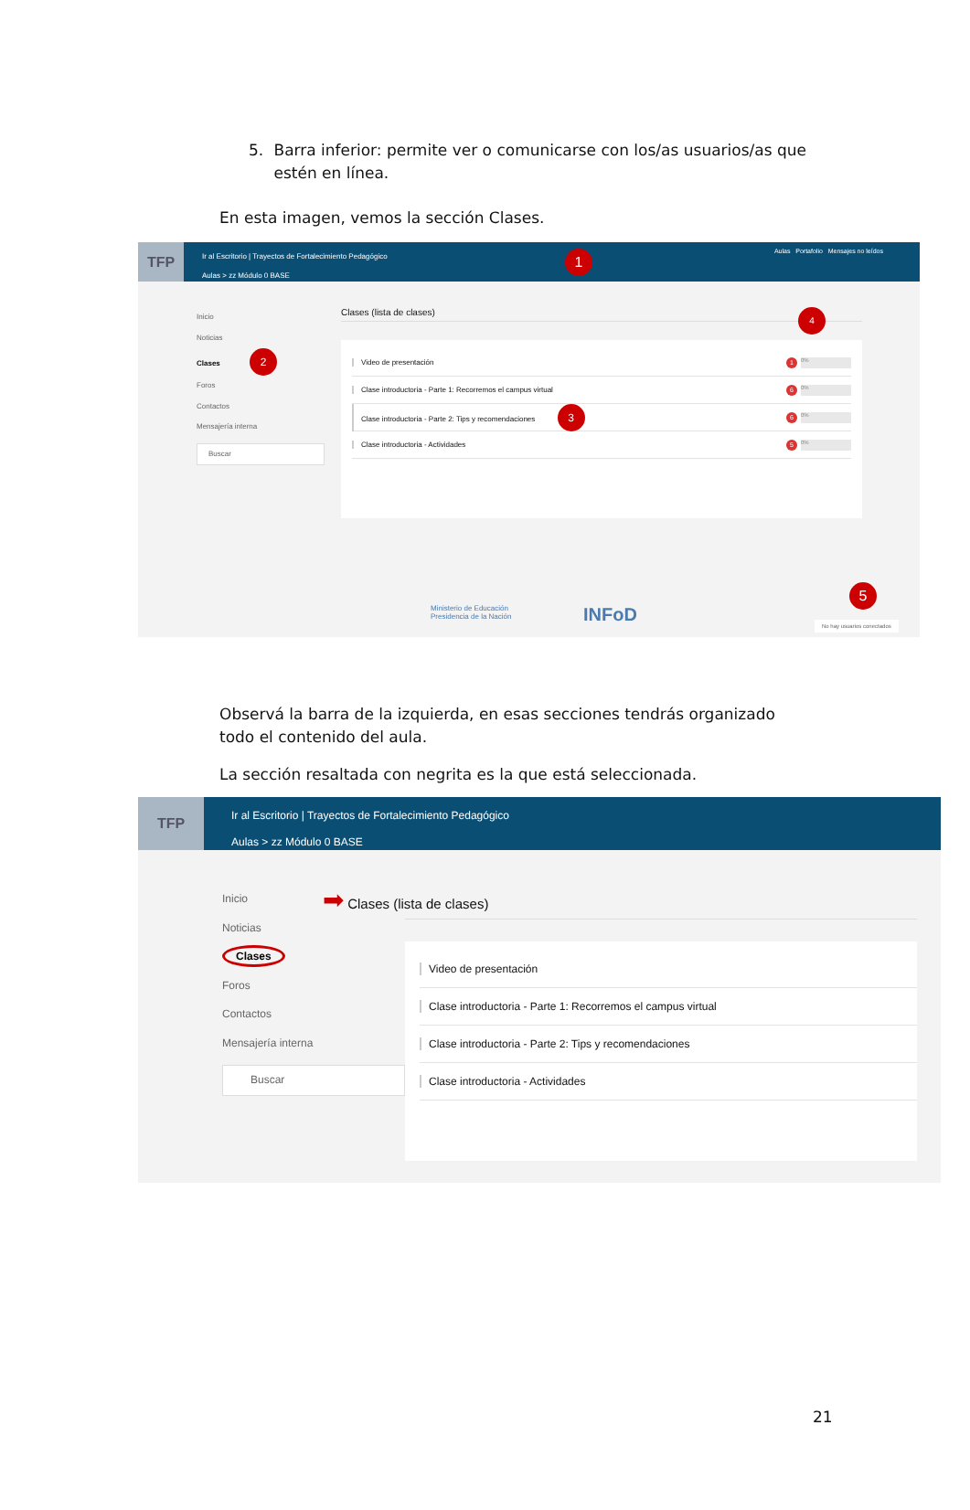5. Barra inferior: permite ver o comunicarse con los/as usuarios/as que estén en línea.
En esta imagen, vemos la sección Clases.
TFP
Ir al Escritorio | Trayectos de Fortalecimiento Pedagógico
Aulas > zz Módulo 0 BASE
Aulas Portafolio Mensajes no leídos
1
Inicio
Noticias
Clases 2
Foros
Contactos
Mensajería interna
Buscar
Clases (lista de clases) 4
Video de presentación 1 0%
Clase introductoria - Parte 1: Recorremos el campus virtual 6 0%
Clase introductoria - Parte 2: Tips y recomendaciones 3 6 0%
Clase introductoria - Actividades 5 0%
Ministerio de Educación
Presidencia de la Nación
INFoD
5
No hay usuarios conectados
Observá la barra de la izquierda, en esas secciones tendrás organizado todo el contenido del aula.
La sección resaltada con negrita es la que está seleccionada.
TFP
Ir al Escritorio | Trayectos de Fortalecimiento Pedagógico
Aulas > zz Módulo 0 BASE
Inicio
Noticias
Clases
Foros
Contactos
Mensajería interna
Buscar
➡ Clases (lista de clases)
Video de presentación
Clase introductoria - Parte 1: Recorremos el campus virtual
Clase introductoria - Parte 2: Tips y recomendaciones
Clase introductoria - Actividades
21